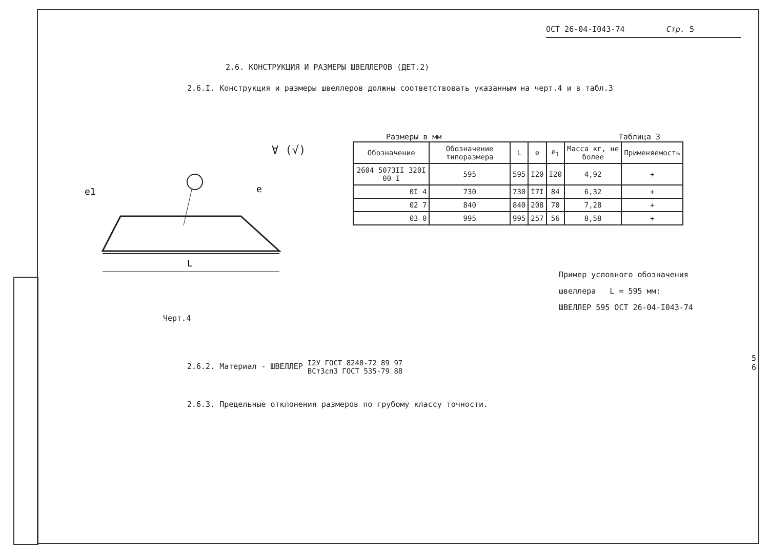ОСТ 26-04-I043-74 Стр. 5
2.6. КОНСТРУКЦИЯ И РАЗМЕРЫ ШВЕЛЛЕРОВ (ДЕТ.2)
2.6.I. Конструкция и размеры швеллеров должны соответствовать указанным на черт.4 и в табл.3
L
e1
e
∀ (√)
Размеры в мм Таблица 3
| Обозначение | Обозначение типоразмера | L | e | e<sub>1</sub> | Масса кг, не более | Применяемость |
| --- | --- | --- | --- | --- | --- | --- |
| 2604 5073II 320I 00 I | 595 | 595 | I20 | I20 | 4,92 | + |
| 0I 4 | 730 | 730 | I7I | 84 | 6,32 | + |
| 02 7 | 840 | 840 | 208 | 70 | 7,28 | + |
| 03 0 | 995 | 995 | 257 | 56 | 8,58 | + |
Пример условного обозначения
швеллера L = 595 мм:
ШВЕЛЛЕР 595 ОСТ 26-04-I043-74
Черт.4
2.6.2. Материал - ШВЕЛЛЕР I2У ГОСТ 8240-72 89 97
ВСт3сп3 ГОСТ 535-79 88
2.6.3. Предельные отклонения размеров по грубому классу точности.
5
6